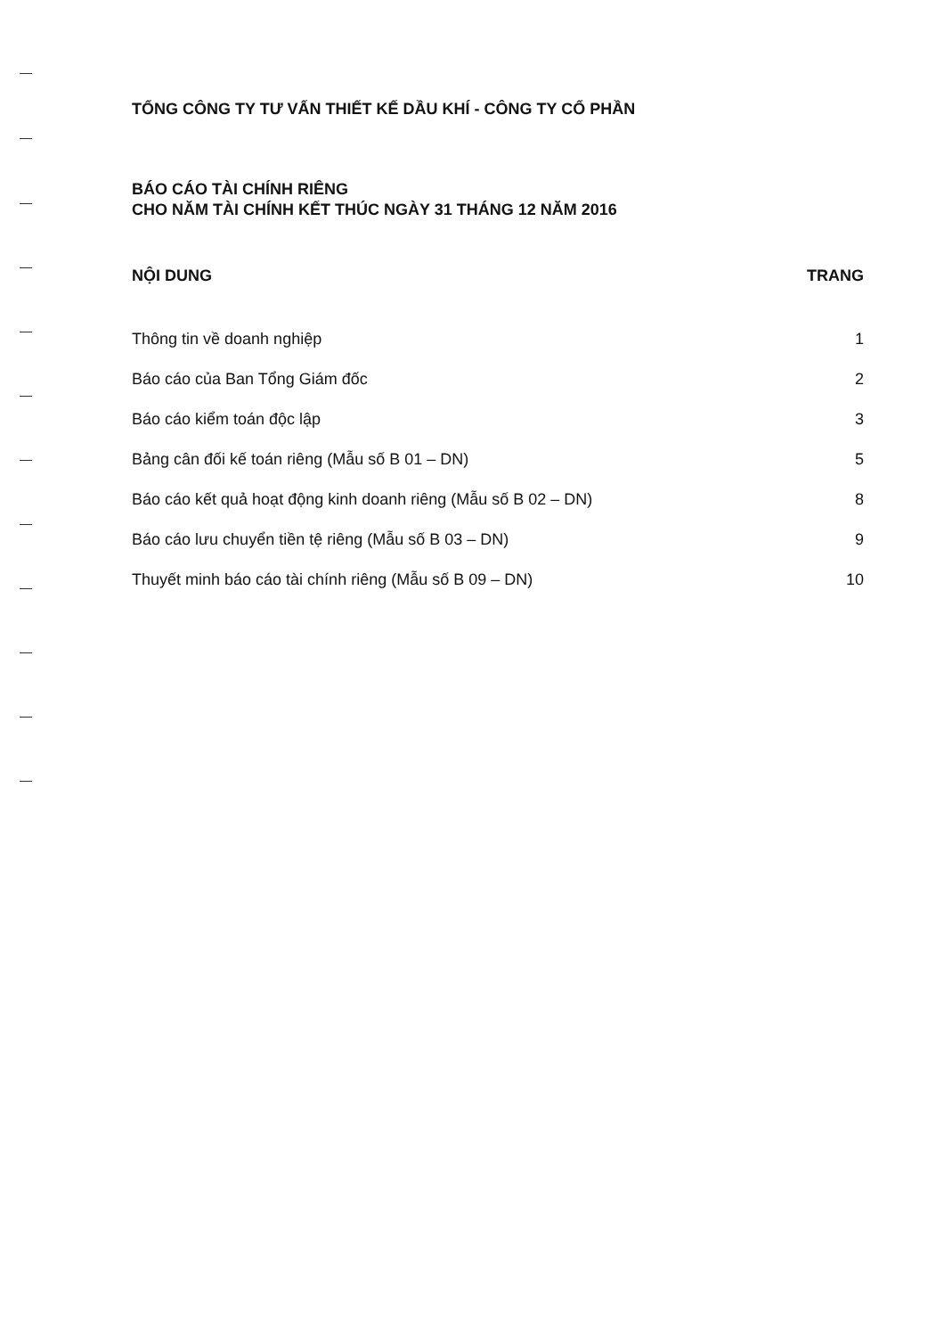TỔNG CÔNG TY TƯ VẤN THIẾT KẾ DẦU KHÍ - CÔNG TY CỔ PHẦN
BÁO CÁO TÀI CHÍNH RIÊNG
CHO NĂM TÀI CHÍNH KẾT THÚC NGÀY 31 THÁNG 12 NĂM 2016
NỘI DUNG TRANG
Thông tin về doanh nghiệp 1
Báo cáo của Ban Tổng Giám đốc 2
Báo cáo kiểm toán độc lập 3
Bảng cân đối kế toán riêng (Mẫu số B 01 – DN) 5
Báo cáo kết quả hoạt động kinh doanh riêng (Mẫu số B 02 – DN) 8
Báo cáo lưu chuyển tiền tệ riêng (Mẫu số B 03 – DN) 9
Thuyết minh báo cáo tài chính riêng (Mẫu số B 09 – DN) 10